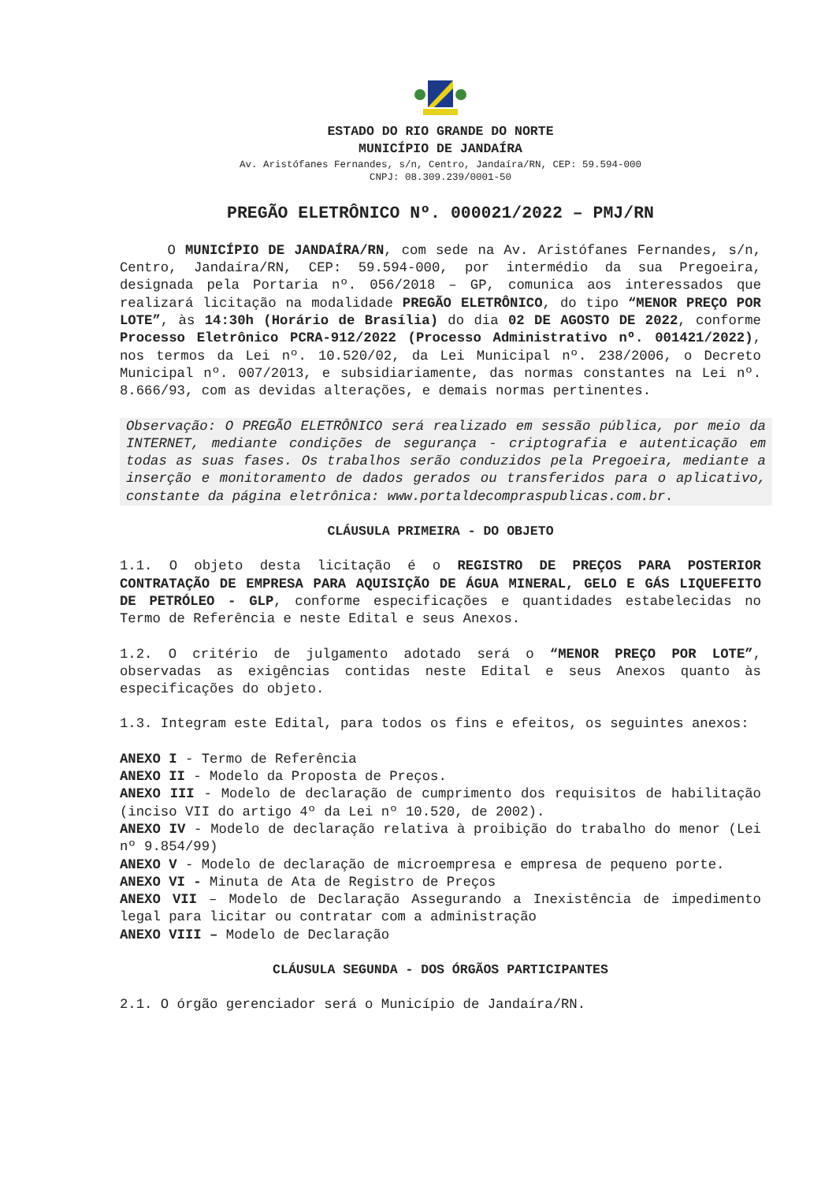ESTADO DO RIO GRANDE DO NORTE
MUNICÍPIO DE JANDAÍRA
Av. Aristófanes Fernandes, s/n, Centro, Jandaíra/RN, CEP: 59.594-000
CNPJ: 08.309.239/0001-50
PREGÃO ELETRÔNICO Nº. 000021/2022 – PMJ/RN
O MUNICÍPIO DE JANDAÍRA/RN, com sede na Av. Aristófanes Fernandes, s/n, Centro, Jandaíra/RN, CEP: 59.594-000, por intermédio da sua Pregoeira, designada pela Portaria nº. 056/2018 – GP, comunica aos interessados que realizará licitação na modalidade PREGÃO ELETRÔNICO, do tipo “MENOR PREÇO POR LOTE”, às 14:30h (Horário de Brasília) do dia 02 DE AGOSTO DE 2022, conforme Processo Eletrônico PCRA-912/2022 (Processo Administrativo nº. 001421/2022), nos termos da Lei nº. 10.520/02, da Lei Municipal nº. 238/2006, o Decreto Municipal nº. 007/2013, e subsidiariamente, das normas constantes na Lei nº. 8.666/93, com as devidas alterações, e demais normas pertinentes.
Observação: O PREGÃO ELETRÔNICO será realizado em sessão pública, por meio da INTERNET, mediante condições de segurança - criptografia e autenticação em todas as suas fases. Os trabalhos serão conduzidos pela Pregoeira, mediante a inserção e monitoramento de dados gerados ou transferidos para o aplicativo, constante da página eletrônica: www.portaldecompraspublicas.com.br.
CLÁUSULA PRIMEIRA - DO OBJETO
1.1. O objeto desta licitação é o REGISTRO DE PREÇOS PARA POSTERIOR CONTRATAÇÃO DE EMPRESA PARA AQUISIÇÃO DE ÁGUA MINERAL, GELO E GÁS LIQUEFEITO DE PETRÓLEO - GLP, conforme especificações e quantidades estabelecidas no Termo de Referência e neste Edital e seus Anexos.
1.2. O critério de julgamento adotado será o “MENOR PREÇO POR LOTE”, observadas as exigências contidas neste Edital e seus Anexos quanto às especificações do objeto.
1.3. Integram este Edital, para todos os fins e efeitos, os seguintes anexos:
ANEXO I - Termo de Referência
ANEXO II - Modelo da Proposta de Preços.
ANEXO III - Modelo de declaração de cumprimento dos requisitos de habilitação (inciso VII do artigo 4º da Lei nº 10.520, de 2002).
ANEXO IV - Modelo de declaração relativa à proibição do trabalho do menor (Lei nº 9.854/99)
ANEXO V - Modelo de declaração de microempresa e empresa de pequeno porte.
ANEXO VI - Minuta de Ata de Registro de Preços
ANEXO VII – Modelo de Declaração Assegurando a Inexistência de impedimento legal para licitar ou contratar com a administração
ANEXO VIII – Modelo de Declaração
CLÁUSULA SEGUNDA - DOS ÓRGÃOS PARTICIPANTES
2.1. O órgão gerenciador será o Município de Jandaíra/RN.